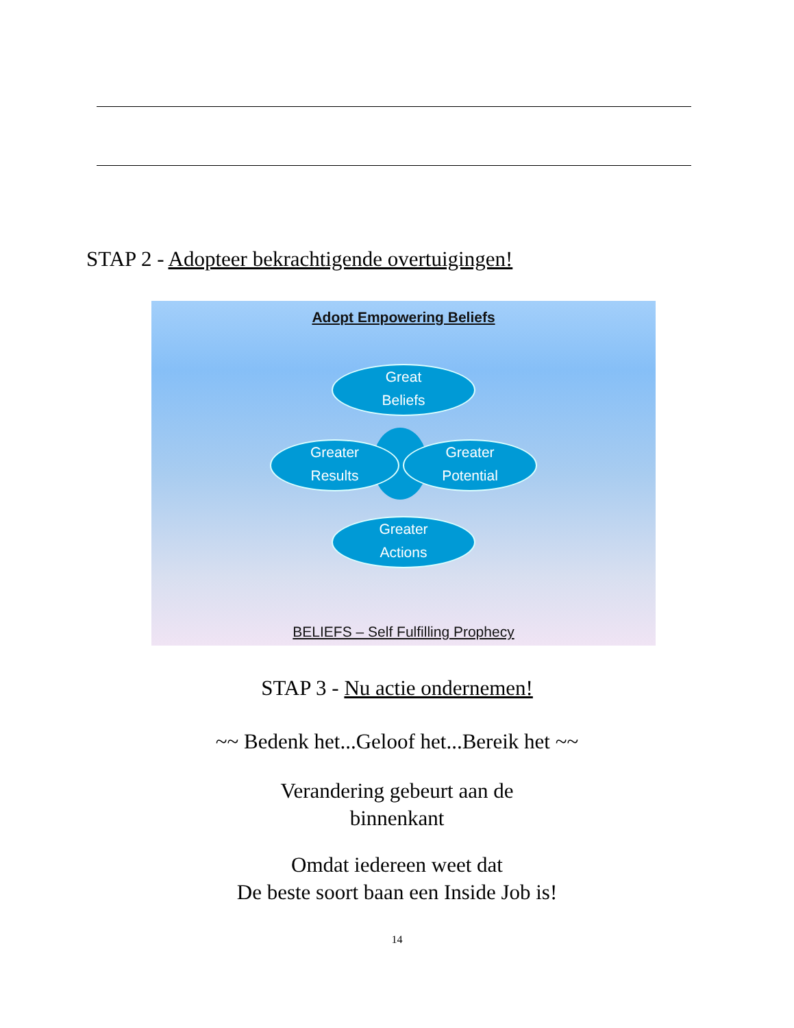STAP 2 - Adopteer bekrachtigende overtuigingen!
Adopt Empowering Beliefs
Great
Beliefs
Greater
Results
Greater
Potential
Greater
Actions
BELIEFS – Self Fulfilling Prophecy
STAP 3 - Nu actie ondernemen!
~~ Bedenk het...Geloof het...Bereik het ~~
Verandering gebeurt aan de
binnenkant
Omdat iedereen weet dat
De beste soort baan een Inside Job is!
14